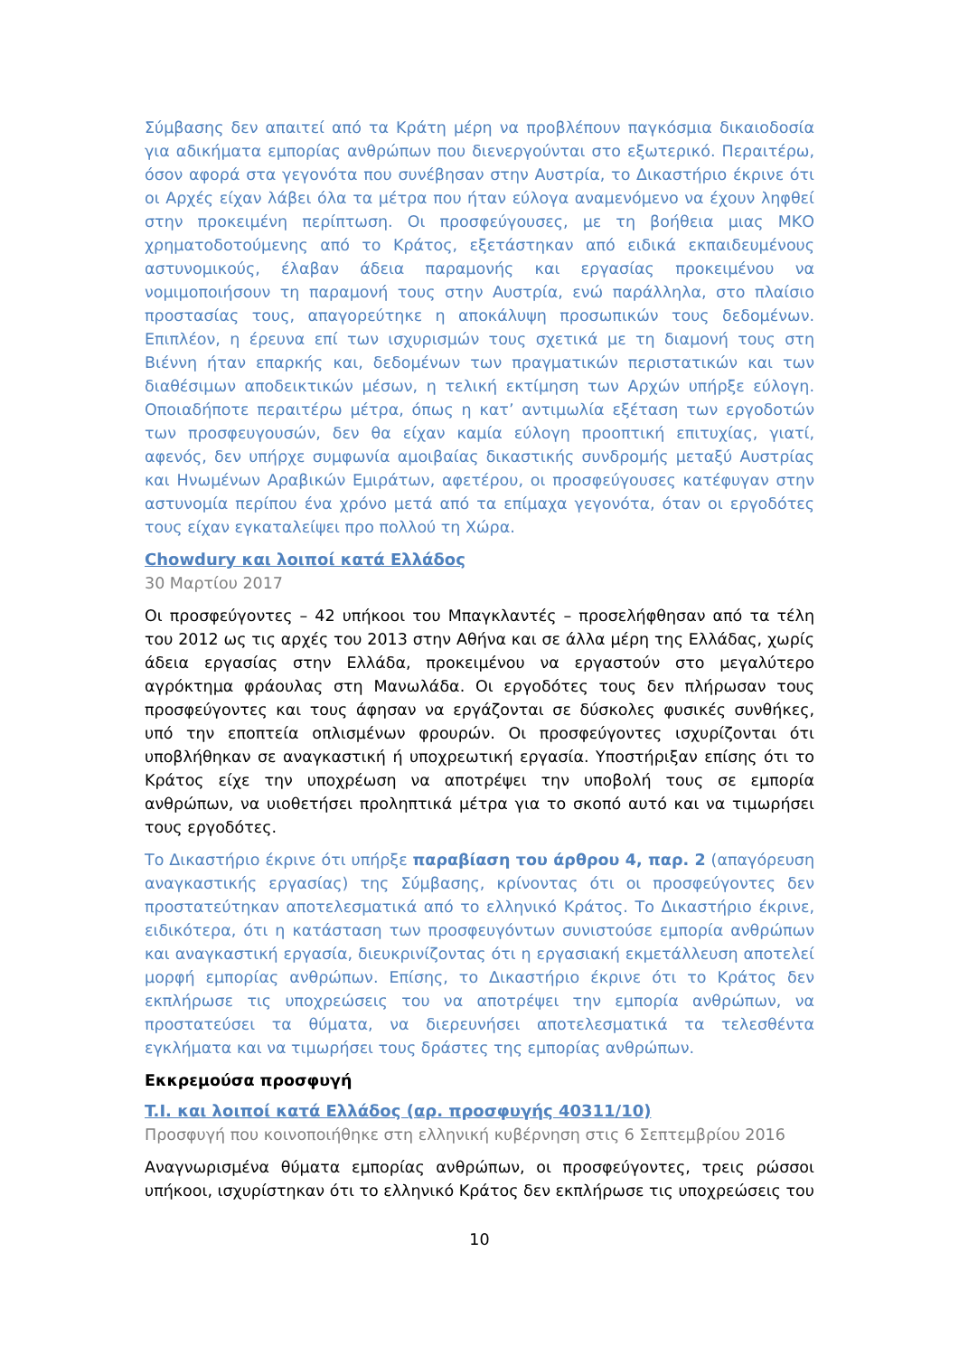Σύμβασης δεν απαιτεί από τα Κράτη μέρη να προβλέπουν παγκόσμια δικαιοδοσία για αδικήματα εμπορίας ανθρώπων που διενεργούνται στο εξωτερικό. Περαιτέρω, όσον αφορά στα γεγονότα που συνέβησαν στην Αυστρία, το Δικαστήριο έκρινε ότι οι Αρχές είχαν λάβει όλα τα μέτρα που ήταν εύλογα αναμενόμενο να έχουν ληφθεί στην προκειμένη περίπτωση. Οι προσφεύγουσες, με τη βοήθεια μιας ΜΚΟ χρηματοδοτούμενης από το Κράτος, εξετάστηκαν από ειδικά εκπαιδευμένους αστυνομικούς, έλαβαν άδεια παραμονής και εργασίας προκειμένου να νομιμοποιήσουν τη παραμονή τους στην Αυστρία, ενώ παράλληλα, στο πλαίσιο προστασίας τους, απαγορεύτηκε η αποκάλυψη προσωπικών τους δεδομένων. Επιπλέον, η έρευνα επί των ισχυρισμών τους σχετικά με τη διαμονή τους στη Βιέννη ήταν επαρκής και, δεδομένων των πραγματικών περιστατικών και των διαθέσιμων αποδεικτικών μέσων, η τελική εκτίμηση των Αρχών υπήρξε εύλογη. Οποιαδήποτε περαιτέρω μέτρα, όπως η κατ’ αντιμωλία εξέταση των εργοδοτών των προσφευγουσών, δεν θα είχαν καμία εύλογη προοπτική επιτυχίας, γιατί, αφενός, δεν υπήρχε συμφωνία αμοιβαίας δικαστικής συνδρομής μεταξύ Αυστρίας και Ηνωμένων Αραβικών Εμιράτων, αφετέρου, οι προσφεύγουσες κατέφυγαν στην αστυνομία περίπου ένα χρόνο μετά από τα επίμαχα γεγονότα, όταν οι εργοδότες τους είχαν εγκαταλείψει προ πολλού τη Χώρα.
Chowdury και λοιποί κατά Ελλάδος
30 Μαρτίου 2017
Οι προσφεύγοντες – 42 υπήκοοι του Μπαγκλαντές – προσελήφθησαν από τα τέλη του 2012 ως τις αρχές του 2013 στην Αθήνα και σε άλλα μέρη της Ελλάδας, χωρίς άδεια εργασίας στην Ελλάδα, προκειμένου να εργαστούν στο μεγαλύτερο αγρόκτημα φράουλας στη Μανωλάδα. Οι εργοδότες τους δεν πλήρωσαν τους προσφεύγοντες και τους άφησαν να εργάζονται σε δύσκολες φυσικές συνθήκες, υπό την εποπτεία οπλισμένων φρουρών. Οι προσφεύγοντες ισχυρίζονται ότι υποβλήθηκαν σε αναγκαστική ή υποχρεωτική εργασία. Υποστήριξαν επίσης ότι το Κράτος είχε την υποχρέωση να αποτρέψει την υποβολή τους σε εμπορία ανθρώπων, να υιοθετήσει προληπτικά μέτρα για το σκοπό αυτό και να τιμωρήσει τους εργοδότες.
Το Δικαστήριο έκρινε ότι υπήρξε παραβίαση του άρθρου 4, παρ. 2 (απαγόρευση αναγκαστικής εργασίας) της Σύμβασης, κρίνοντας ότι οι προσφεύγοντες δεν προστατεύτηκαν αποτελεσματικά από το ελληνικό Κράτος. Το Δικαστήριο έκρινε, ειδικότερα, ότι η κατάσταση των προσφευγόντων συνιστούσε εμπορία ανθρώπων και αναγκαστική εργασία, διευκρινίζοντας ότι η εργασιακή εκμετάλλευση αποτελεί μορφή εμπορίας ανθρώπων. Επίσης, το Δικαστήριο έκρινε ότι το Κράτος δεν εκπλήρωσε τις υποχρεώσεις του να αποτρέψει την εμπορία ανθρώπων, να προστατεύσει τα θύματα, να διερευνήσει αποτελεσματικά τα τελεσθέντα εγκλήματα και να τιμωρήσει τους δράστες της εμπορίας ανθρώπων.
Εκκρεμούσα προσφυγή
T.I. και λοιποί κατά Ελλάδος (αρ. προσφυγής 40311/10)
Προσφυγή που κοινοποιήθηκε στη ελληνική κυβέρνηση στις 6 Σεπτεμβρίου 2016
Αναγνωρισμένα θύματα εμπορίας ανθρώπων, οι προσφεύγοντες, τρεις ρώσσοι υπήκοοι, ισχυρίστηκαν ότι το ελληνικό Κράτος δεν εκπλήρωσε τις υποχρεώσεις του
10